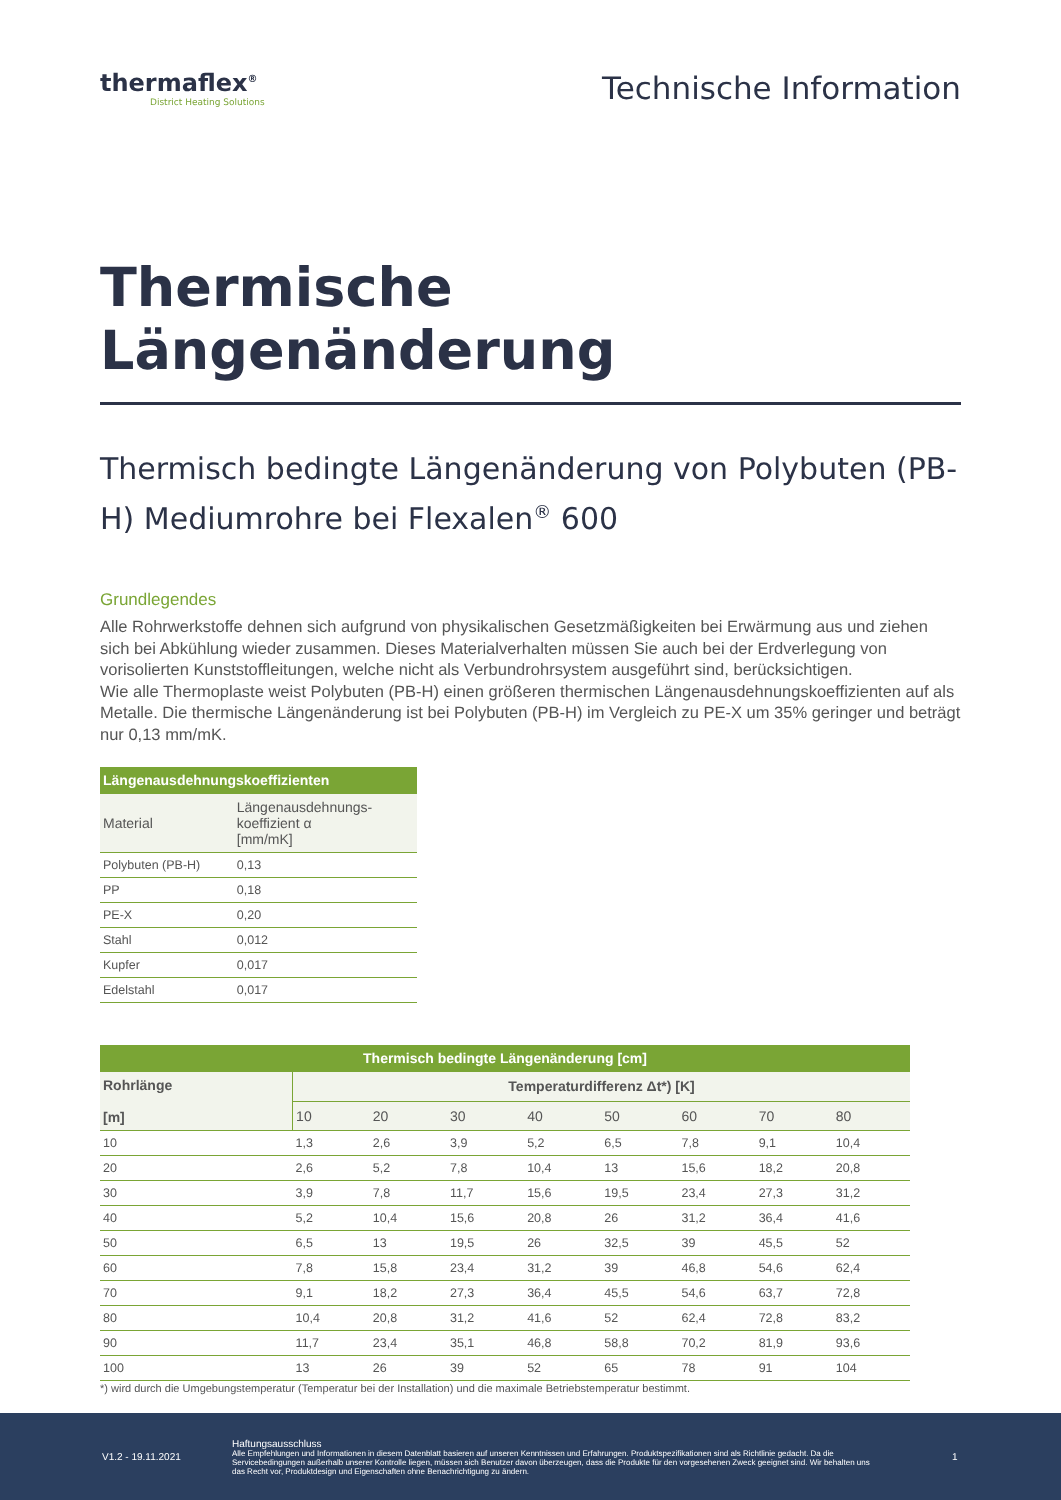thermaflex<sup>®</sup>
District Heating Solutions
Technische Information
Thermische Längenänderung
Thermisch bedingte Längenänderung von Polybuten (PB-H) Mediumrohre bei Flexalen<sup>®</sup> 600
Grundlegendes
Alle Rohrwerkstoffe dehnen sich aufgrund von physikalischen Gesetzmäßigkeiten bei Erwärmung aus und ziehen sich bei Abkühlung wieder zusammen. Dieses Materialverhalten müssen Sie auch bei der Erdverlegung von vorisolierten Kunststoffleitungen, welche nicht als Verbundrohrsystem ausgeführt sind, berücksichtigen.
Wie alle Thermoplaste weist Polybuten (PB-H) einen größeren thermischen Längenausdehnungskoeffizienten auf als Metalle. Die thermische Längenänderung ist bei Polybuten (PB-H) im Vergleich zu PE-X um 35% geringer und beträgt nur 0,13 mm/mK.
| Längenausdehnungskoeffizienten | |
| --- | --- |
| Material | Längenausdehnungs- koeffizient α [mm/mK] |
| Polybuten (PB-H) | 0,13 |
| PP | 0,18 |
| PE-X | 0,20 |
| Stahl | 0,012 |
| Kupfer | 0,017 |
| Edelstahl | 0,017 |
| Thermisch bedingte Längenänderung [cm] | | | | | | | | |
| --- | --- | --- | --- | --- | --- | --- | --- | --- |
| Rohrlänge [m] | Temperaturdifferenz Δt*) [K] | | | | | | | |
| | 10 | 20 | 30 | 40 | 50 | 60 | 70 | 80 |
| 10 | 1,3 | 2,6 | 3,9 | 5,2 | 6,5 | 7,8 | 9,1 | 10,4 |
| 20 | 2,6 | 5,2 | 7,8 | 10,4 | 13 | 15,6 | 18,2 | 20,8 |
| 30 | 3,9 | 7,8 | 11,7 | 15,6 | 19,5 | 23,4 | 27,3 | 31,2 |
| 40 | 5,2 | 10,4 | 15,6 | 20,8 | 26 | 31,2 | 36,4 | 41,6 |
| 50 | 6,5 | 13 | 19,5 | 26 | 32,5 | 39 | 45,5 | 52 |
| 60 | 7,8 | 15,8 | 23,4 | 31,2 | 39 | 46,8 | 54,6 | 62,4 |
| 70 | 9,1 | 18,2 | 27,3 | 36,4 | 45,5 | 54,6 | 63,7 | 72,8 |
| 80 | 10,4 | 20,8 | 31,2 | 41,6 | 52 | 62,4 | 72,8 | 83,2 |
| 90 | 11,7 | 23,4 | 35,1 | 46,8 | 58,8 | 70,2 | 81,9 | 93,6 |
| 100 | 13 | 26 | 39 | 52 | 65 | 78 | 91 | 104 |
*) wird durch die Umgebungstemperatur (Temperatur bei der Installation) und die maximale Betriebstemperatur bestimmt.
V1.2 - 19.11.2021
Haftungsausschluss
Alle Empfehlungen und Informationen in diesem Datenblatt basieren auf unseren Kenntnissen und Erfahrungen. Produktspezifikationen sind als Richtlinie gedacht. Da die Servicebedingungen außerhalb unserer Kontrolle liegen, müssen sich Benutzer davon überzeugen, dass die Produkte für den vorgesehenen Zweck geeignet sind. Wir behalten uns das Recht vor, Produktdesign und Eigenschaften ohne Benachrichtigung zu ändern.
1